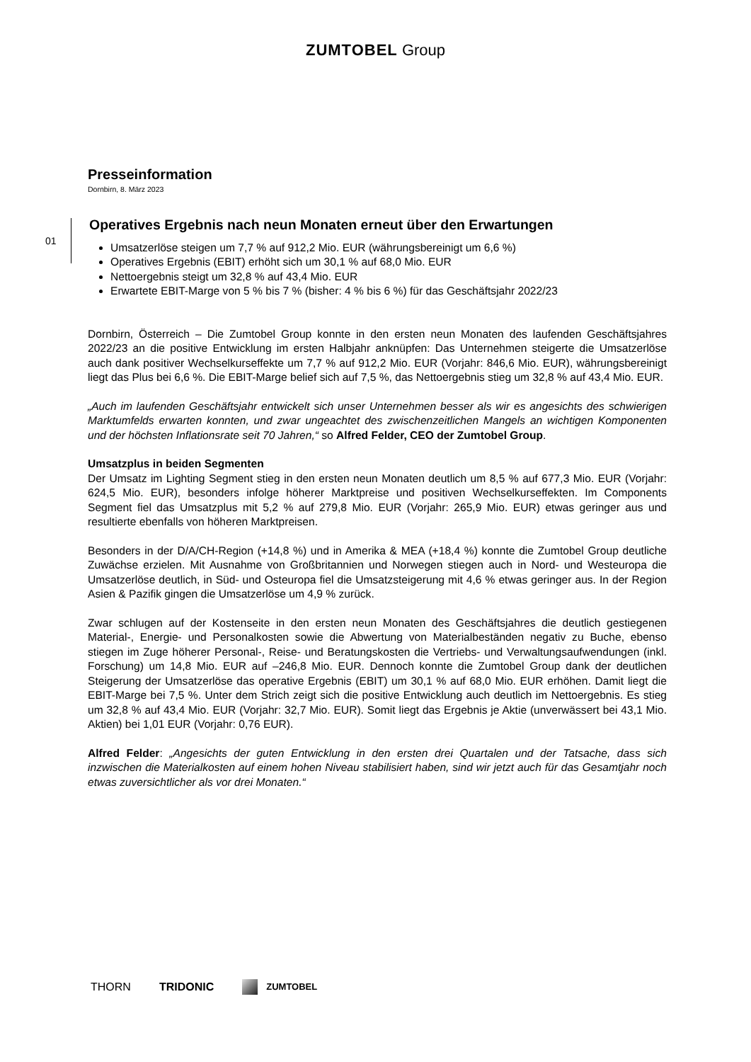ZUMTOBEL Group
Presseinformation
Dornbirn, 8. März 2023
01
Operatives Ergebnis nach neun Monaten erneut über den Erwartungen
Umsatzerlöse steigen um 7,7 % auf 912,2 Mio. EUR (währungsbereinigt um 6,6 %)
Operatives Ergebnis (EBIT) erhöht sich um 30,1 % auf 68,0 Mio. EUR
Nettoergebnis steigt um 32,8 % auf 43,4 Mio. EUR
Erwartete EBIT-Marge von 5 % bis 7 % (bisher: 4 % bis 6 %) für das Geschäftsjahr 2022/23
Dornbirn, Österreich – Die Zumtobel Group konnte in den ersten neun Monaten des laufenden Geschäftsjahres 2022/23 an die positive Entwicklung im ersten Halbjahr anknüpfen: Das Unternehmen steigerte die Umsatzerlöse auch dank positiver Wechselkurseffekte um 7,7 % auf 912,2 Mio. EUR (Vorjahr: 846,6 Mio. EUR), währungsbereinigt liegt das Plus bei 6,6 %. Die EBIT-Marge belief sich auf 7,5 %, das Nettoergebnis stieg um 32,8 % auf 43,4 Mio. EUR.
„Auch im laufenden Geschäftsjahr entwickelt sich unser Unternehmen besser als wir es angesichts des schwierigen Marktumfelds erwarten konnten, und zwar ungeachtet des zwischenzeitlichen Mangels an wichtigen Komponenten und der höchsten Inflationsrate seit 70 Jahren,“ so Alfred Felder, CEO der Zumtobel Group.
Umsatzplus in beiden Segmenten
Der Umsatz im Lighting Segment stieg in den ersten neun Monaten deutlich um 8,5 % auf 677,3 Mio. EUR (Vorjahr: 624,5 Mio. EUR), besonders infolge höherer Marktpreise und positiven Wechselkurseffekten. Im Components Segment fiel das Umsatzplus mit 5,2 % auf 279,8 Mio. EUR (Vorjahr: 265,9 Mio. EUR) etwas geringer aus und resultierte ebenfalls von höheren Marktpreisen.
Besonders in der D/A/CH-Region (+14,8 %) und in Amerika & MEA (+18,4 %) konnte die Zumtobel Group deutliche Zuwächse erzielen. Mit Ausnahme von Großbritannien und Norwegen stiegen auch in Nord- und Westeuropa die Umsatzerlöse deutlich, in Süd- und Osteuropa fiel die Umsatzsteigerung mit 4,6 % etwas geringer aus. In der Region Asien & Pazifik gingen die Umsatzerlöse um 4,9 % zurück.
Zwar schlugen auf der Kostenseite in den ersten neun Monaten des Geschäftsjahres die deutlich gestiegenen Material-, Energie- und Personalkosten sowie die Abwertung von Materialbeständen negativ zu Buche, ebenso stiegen im Zuge höherer Personal-, Reise- und Beratungskosten die Vertriebs- und Verwaltungsaufwendungen (inkl. Forschung) um 14,8 Mio. EUR auf –246,8 Mio. EUR. Dennoch konnte die Zumtobel Group dank der deutlichen Steigerung der Umsatzerlöse das operative Ergebnis (EBIT) um 30,1 % auf 68,0 Mio. EUR erhöhen. Damit liegt die EBIT-Marge bei 7,5 %. Unter dem Strich zeigt sich die positive Entwicklung auch deutlich im Nettoergebnis. Es stieg um 32,8 % auf 43,4 Mio. EUR (Vorjahr: 32,7 Mio. EUR). Somit liegt das Ergebnis je Aktie (unverwässert bei 43,1 Mio. Aktien) bei 1,01 EUR (Vorjahr: 0,76 EUR).
Alfred Felder: „Angesichts der guten Entwicklung in den ersten drei Quartalen und der Tatsache, dass sich inzwischen die Materialkosten auf einem hohen Niveau stabilisiert haben, sind wir jetzt auch für das Gesamtjahr noch etwas zuversichtlicher als vor drei Monaten.“
THORN TRIDONIC ZUMTOBEL